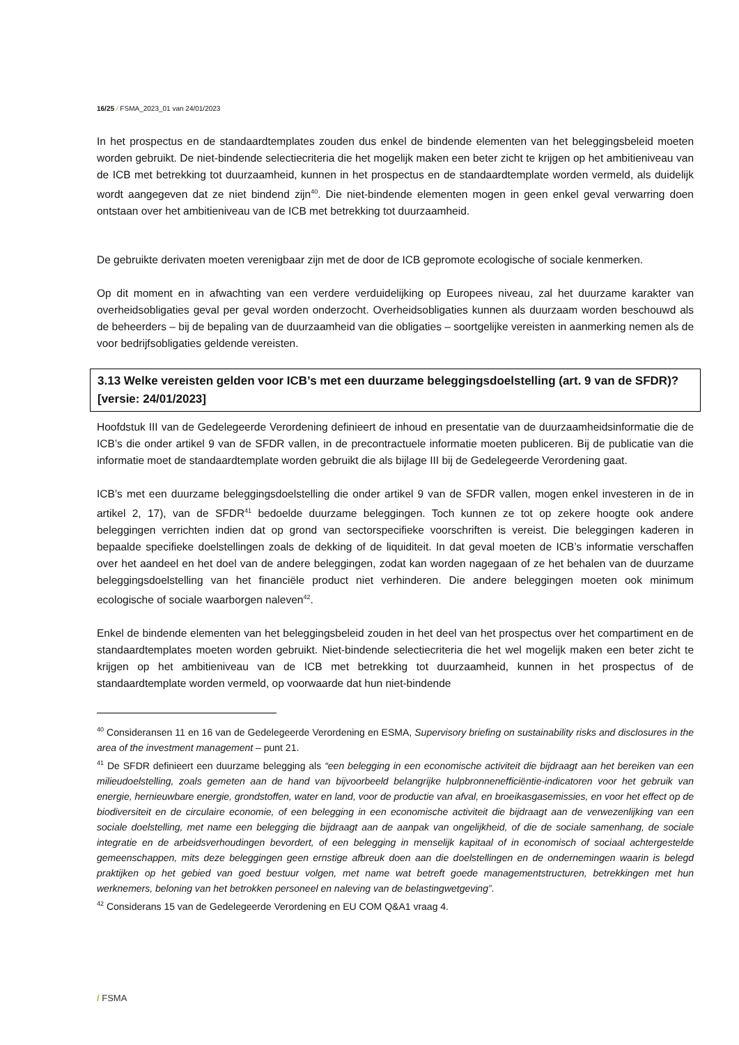16/25 / FSMA_2023_01 van 24/01/2023
In het prospectus en de standaardtemplates zouden dus enkel de bindende elementen van het beleggingsbeleid moeten worden gebruikt. De niet-bindende selectiecriteria die het mogelijk maken een beter zicht te krijgen op het ambitieniveau van de ICB met betrekking tot duurzaamheid, kunnen in het prospectus en de standaardtemplate worden vermeld, als duidelijk wordt aangegeven dat ze niet bindend zijn<sup>40</sup>. Die niet-bindende elementen mogen in geen enkel geval verwarring doen ontstaan over het ambitieniveau van de ICB met betrekking tot duurzaamheid.
De gebruikte derivaten moeten verenigbaar zijn met de door de ICB gepromote ecologische of sociale kenmerken.
Op dit moment en in afwachting van een verdere verduidelijking op Europees niveau, zal het duurzame karakter van overheidsobligaties geval per geval worden onderzocht. Overheidsobligaties kunnen als duurzaam worden beschouwd als de beheerders – bij de bepaling van de duurzaamheid van die obligaties – soortgelijke vereisten in aanmerking nemen als de voor bedrijfsobligaties geldende vereisten.
3.13 Welke vereisten gelden voor ICB’s met een duurzame beleggingsdoelstelling (art. 9 van de SFDR)? [versie: 24/01/2023]
Hoofdstuk III van de Gedelegeerde Verordening definieert de inhoud en presentatie van de duurzaamheidsinformatie die de ICB’s die onder artikel 9 van de SFDR vallen, in de precontractuele informatie moeten publiceren. Bij de publicatie van die informatie moet de standaardtemplate worden gebruikt die als bijlage III bij de Gedelegeerde Verordening gaat.
ICB’s met een duurzame beleggingsdoelstelling die onder artikel 9 van de SFDR vallen, mogen enkel investeren in de in artikel 2, 17), van de SFDR<sup>41</sup> bedoelde duurzame beleggingen. Toch kunnen ze tot op zekere hoogte ook andere beleggingen verrichten indien dat op grond van sectorspecifieke voorschriften is vereist. Die beleggingen kaderen in bepaalde specifieke doelstellingen zoals de dekking of de liquiditeit. In dat geval moeten de ICB’s informatie verschaffen over het aandeel en het doel van de andere beleggingen, zodat kan worden nagegaan of ze het behalen van de duurzame beleggingsdoelstelling van het financiële product niet verhinderen. Die andere beleggingen moeten ook minimum ecologische of sociale waarborgen naleven<sup>42</sup>.
Enkel de bindende elementen van het beleggingsbeleid zouden in het deel van het prospectus over het compartiment en de standaardtemplates moeten worden gebruikt. Niet-bindende selectiecriteria die het wel mogelijk maken een beter zicht te krijgen op het ambitieniveau van de ICB met betrekking tot duurzaamheid, kunnen in het prospectus of de standaardtemplate worden vermeld, op voorwaarde dat hun niet-bindende
<sup>40</sup> Consideransen 11 en 16 van de Gedelegeerde Verordening en ESMA, Supervisory briefing on sustainability risks and disclosures in the area of the investment management – punt 21.
<sup>41</sup> De SFDR definieert een duurzame belegging als “een belegging in een economische activiteit die bijdraagt aan het bereiken van een milieudoelstelling, zoals gemeten aan de hand van bijvoorbeeld belangrijke hulpbronnenefficiëntie-indicatoren voor het gebruik van energie, hernieuwbare energie, grondstoffen, water en land, voor de productie van afval, en broeikasgasemissies, en voor het effect op de biodiversiteit en de circulaire economie, of een belegging in een economische activiteit die bijdraagt aan de verwezenlijking van een sociale doelstelling, met name een belegging die bijdraagt aan de aanpak van ongelijkheid, of die de sociale samenhang, de sociale integratie en de arbeidsverhoudingen bevordert, of een belegging in menselijk kapitaal of in economisch of sociaal achtergestelde gemeenschappen, mits deze beleggingen geen ernstige afbreuk doen aan die doelstellingen en de ondernemingen waarin is belegd praktijken op het gebied van goed bestuur volgen, met name wat betreft goede managementstructuren, betrekkingen met hun werknemers, beloning van het betrokken personeel en naleving van de belastingwetgeving”.
<sup>42</sup> Considerans 15 van de Gedelegeerde Verordening en EU COM Q&A1 vraag 4.
/ FSMA